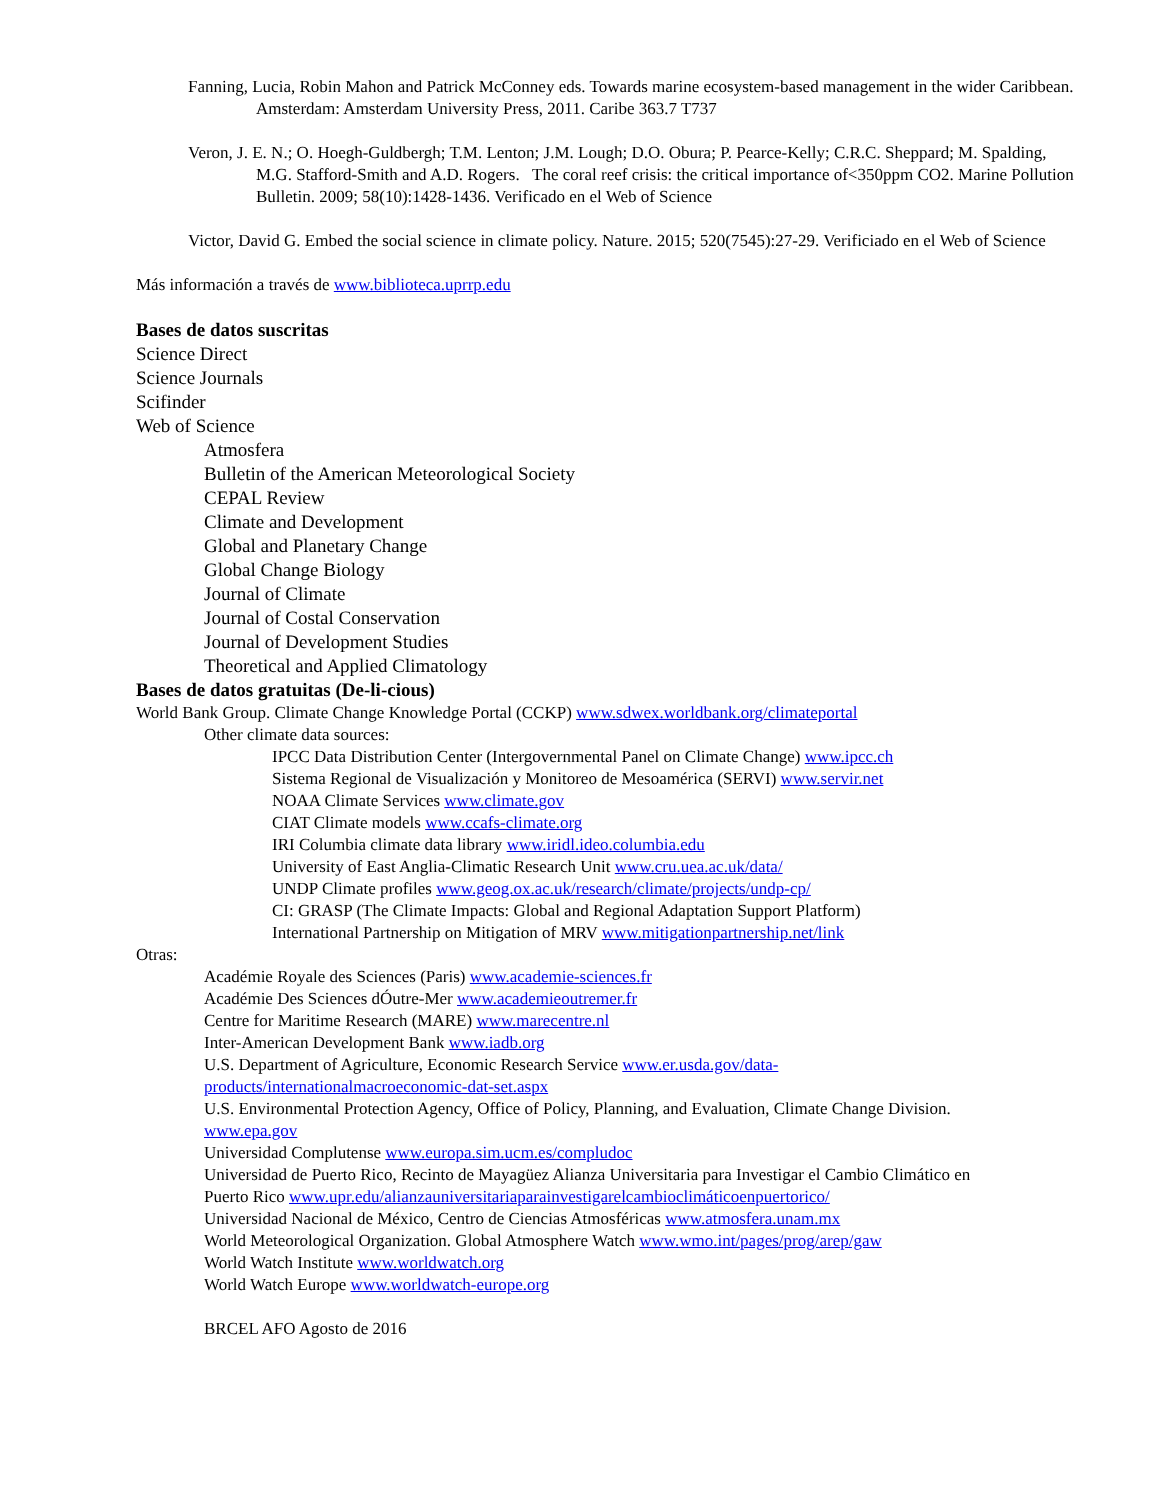Fanning, Lucia, Robin Mahon and Patrick McConney eds. Towards marine ecosystem-based management in the wider Caribbean. Amsterdam: Amsterdam University Press, 2011. Caribe 363.7 T737
Veron, J. E. N.; O. Hoegh-Guldbergh; T.M. Lenton; J.M. Lough; D.O. Obura; P. Pearce-Kelly; C.R.C. Sheppard; M. Spalding, M.G. Stafford-Smith and A.D. Rogers. The coral reef crisis: the critical importance of<350ppm CO2. Marine Pollution Bulletin. 2009; 58(10):1428-1436. Verificado en el Web of Science
Victor, David G. Embed the social science in climate policy. Nature. 2015; 520(7545):27-29. Verificiado en el Web of Science
Más información a través de www.biblioteca.uprrp.edu
Bases de datos suscritas
Science Direct
Science Journals
Scifinder
Web of Science
Atmosfera
Bulletin of the American Meteorological Society
CEPAL Review
Climate and Development
Global and Planetary Change
Global Change Biology
Journal of Climate
Journal of Costal Conservation
Journal of Development Studies
Theoretical and Applied Climatology
Bases de datos gratuitas (De-li-cious)
World Bank Group. Climate Change Knowledge Portal (CCKP) www.sdwex.worldbank.org/climateportal
Other climate data sources:
IPCC Data Distribution Center (Intergovernmental Panel on Climate Change) www.ipcc.ch
Sistema Regional de Visualización y Monitoreo de Mesoamérica (SERVI) www.servir.net
NOAA Climate Services www.climate.gov
CIAT Climate models www.ccafs-climate.org
IRI Columbia climate data library www.iridl.ideo.columbia.edu
University of East Anglia-Climatic Research Unit www.cru.uea.ac.uk/data/
UNDP Climate profiles www.geog.ox.ac.uk/research/climate/projects/undp-cp/
CI: GRASP (The Climate Impacts: Global and Regional Adaptation Support Platform)
International Partnership on Mitigation of MRV www.mitigationpartnership.net/link
Otras:
Académie Royale des Sciences (Paris) www.academie-sciences.fr
Académie Des Sciences dÓutre-Mer www.academieoutremer.fr
Centre for Maritime Research (MARE) www.marecentre.nl
Inter-American Development Bank www.iadb.org
U.S. Department of Agriculture, Economic Research Service www.er.usda.gov/data-products/internationalmacroeconomic-dat-set.aspx
U.S. Environmental Protection Agency, Office of Policy, Planning, and Evaluation, Climate Change Division. www.epa.gov
Universidad Complutense www.europa.sim.ucm.es/compludoc
Universidad de Puerto Rico, Recinto de Mayagüez Alianza Universitaria para Investigar el Cambio Climático en Puerto Rico www.upr.edu/alianzauniversitariaparainvestigarelcambioclimáticoenpuertorico/
Universidad Nacional de México, Centro de Ciencias Atmosféricas www.atmosfera.unam.mx
World Meteorological Organization. Global Atmosphere Watch www.wmo.int/pages/prog/arep/gaw
World Watch Institute www.worldwatch.org
World Watch Europe www.worldwatch-europe.org
BRCEL AFO Agosto de 2016